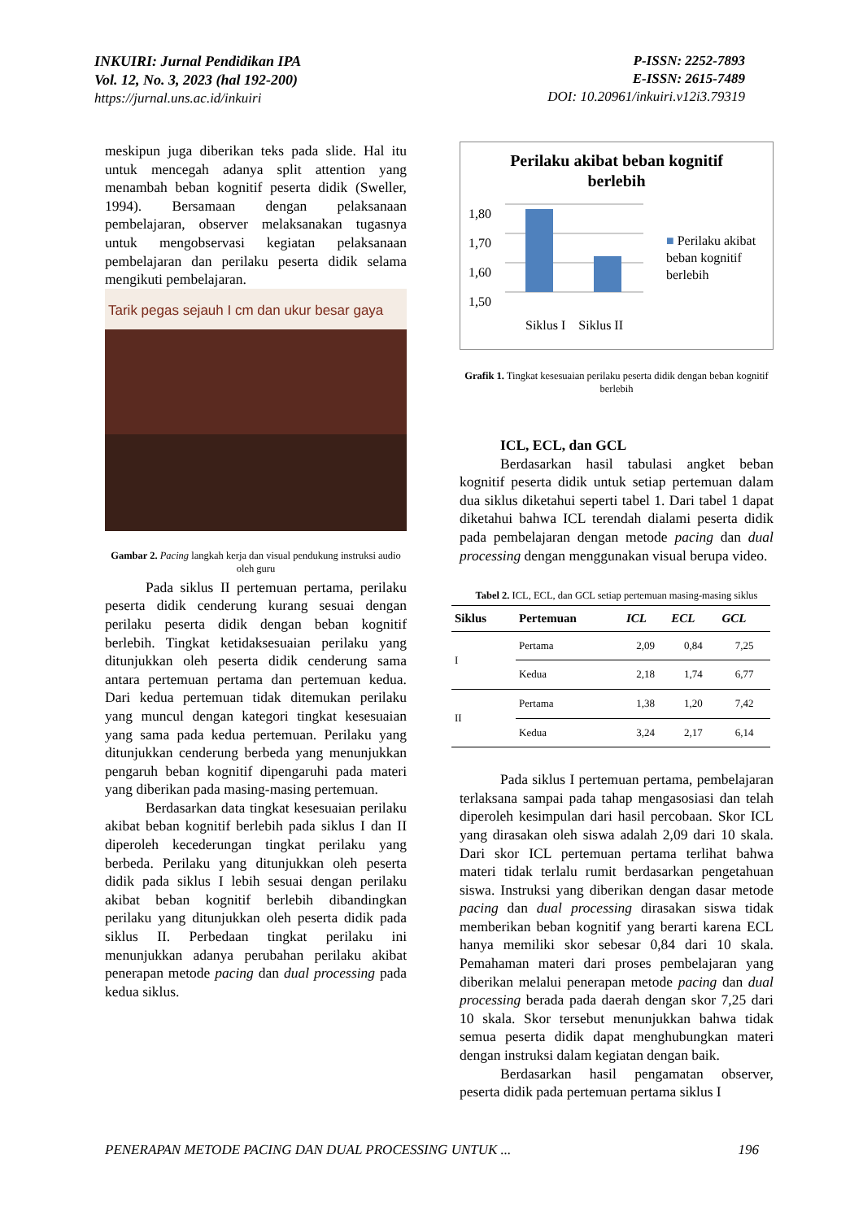INKUIRI: Jurnal Pendidikan IPA
Vol. 12, No. 3, 2023 (hal 192-200)
https://jurnal.uns.ac.id/inkuiri
P-ISSN: 2252-7893
E-ISSN: 2615-7489
DOI: 10.20961/inkuiri.v12i3.79319
meskipun juga diberikan teks pada slide. Hal itu untuk mencegah adanya split attention yang menambah beban kognitif peserta didik (Sweller, 1994). Bersamaan dengan pelaksanaan pembelajaran, observer melaksanakan tugasnya untuk mengobservasi kegiatan pelaksanaan pembelajaran dan perilaku peserta didik selama mengikuti pembelajaran.
Tarik pegas sejauh I cm dan ukur besar gaya
Gambar 2. Pacing langkah kerja dan visual pendukung instruksi audio oleh guru
Pada siklus II pertemuan pertama, perilaku peserta didik cenderung kurang sesuai dengan perilaku peserta didik dengan beban kognitif berlebih. Tingkat ketidaksesuaian perilaku yang ditunjukkan oleh peserta didik cenderung sama antara pertemuan pertama dan pertemuan kedua. Dari kedua pertemuan tidak ditemukan perilaku yang muncul dengan kategori tingkat kesesuaian yang sama pada kedua pertemuan. Perilaku yang ditunjukkan cenderung berbeda yang menunjukkan pengaruh beban kognitif dipengaruhi pada materi yang diberikan pada masing-masing pertemuan.
Berdasarkan data tingkat kesesuaian perilaku akibat beban kognitif berlebih pada siklus I dan II diperoleh kecederungan tingkat perilaku yang berbeda. Perilaku yang ditunjukkan oleh peserta didik pada siklus I lebih sesuai dengan perilaku akibat beban kognitif berlebih dibandingkan perilaku yang ditunjukkan oleh peserta didik pada siklus II. Perbedaan tingkat perilaku ini menunjukkan adanya perubahan perilaku akibat penerapan metode pacing dan dual processing pada kedua siklus.
Perilaku akibat beban kognitif
berlebih
1,80
1,70
1,60
1,50
■ Perilaku akibat
beban kognitif
berlebih
Siklus I Siklus II
Grafik 1. Tingkat kesesuaian perilaku peserta didik dengan beban kognitif berlebih
ICL, ECL, dan GCL
Berdasarkan hasil tabulasi angket beban kognitif peserta didik untuk setiap pertemuan dalam dua siklus diketahui seperti tabel 1. Dari tabel 1 dapat diketahui bahwa ICL terendah dialami peserta didik pada pembelajaran dengan metode pacing dan dual processing dengan menggunakan visual berupa video.
Tabel 2. ICL, ECL, dan GCL setiap pertemuan masing-masing siklus
| Siklus | Pertemuan | ICL | ECL | GCL |
| --- | --- | --- | --- | --- |
| I | Pertama | 2,09 | 0,84 | 7,25 |
| | Kedua | 2,18 | 1,74 | 6,77 |
| II | Pertama | 1,38 | 1,20 | 7,42 |
| | Kedua | 3,24 | 2,17 | 6,14 |
Pada siklus I pertemuan pertama, pembelajaran terlaksana sampai pada tahap mengasosiasi dan telah diperoleh kesimpulan dari hasil percobaan. Skor ICL yang dirasakan oleh siswa adalah 2,09 dari 10 skala. Dari skor ICL pertemuan pertama terlihat bahwa materi tidak terlalu rumit berdasarkan pengetahuan siswa. Instruksi yang diberikan dengan dasar metode pacing dan dual processing dirasakan siswa tidak memberikan beban kognitif yang berarti karena ECL hanya memiliki skor sebesar 0,84 dari 10 skala. Pemahaman materi dari proses pembelajaran yang diberikan melalui penerapan metode pacing dan dual processing berada pada daerah dengan skor 7,25 dari 10 skala. Skor tersebut menunjukkan bahwa tidak semua peserta didik dapat menghubungkan materi dengan instruksi dalam kegiatan dengan baik.
Berdasarkan hasil pengamatan observer, peserta didik pada pertemuan pertama siklus I
PENERAPAN METODE PACING DAN DUAL PROCESSING UNTUK ... 196